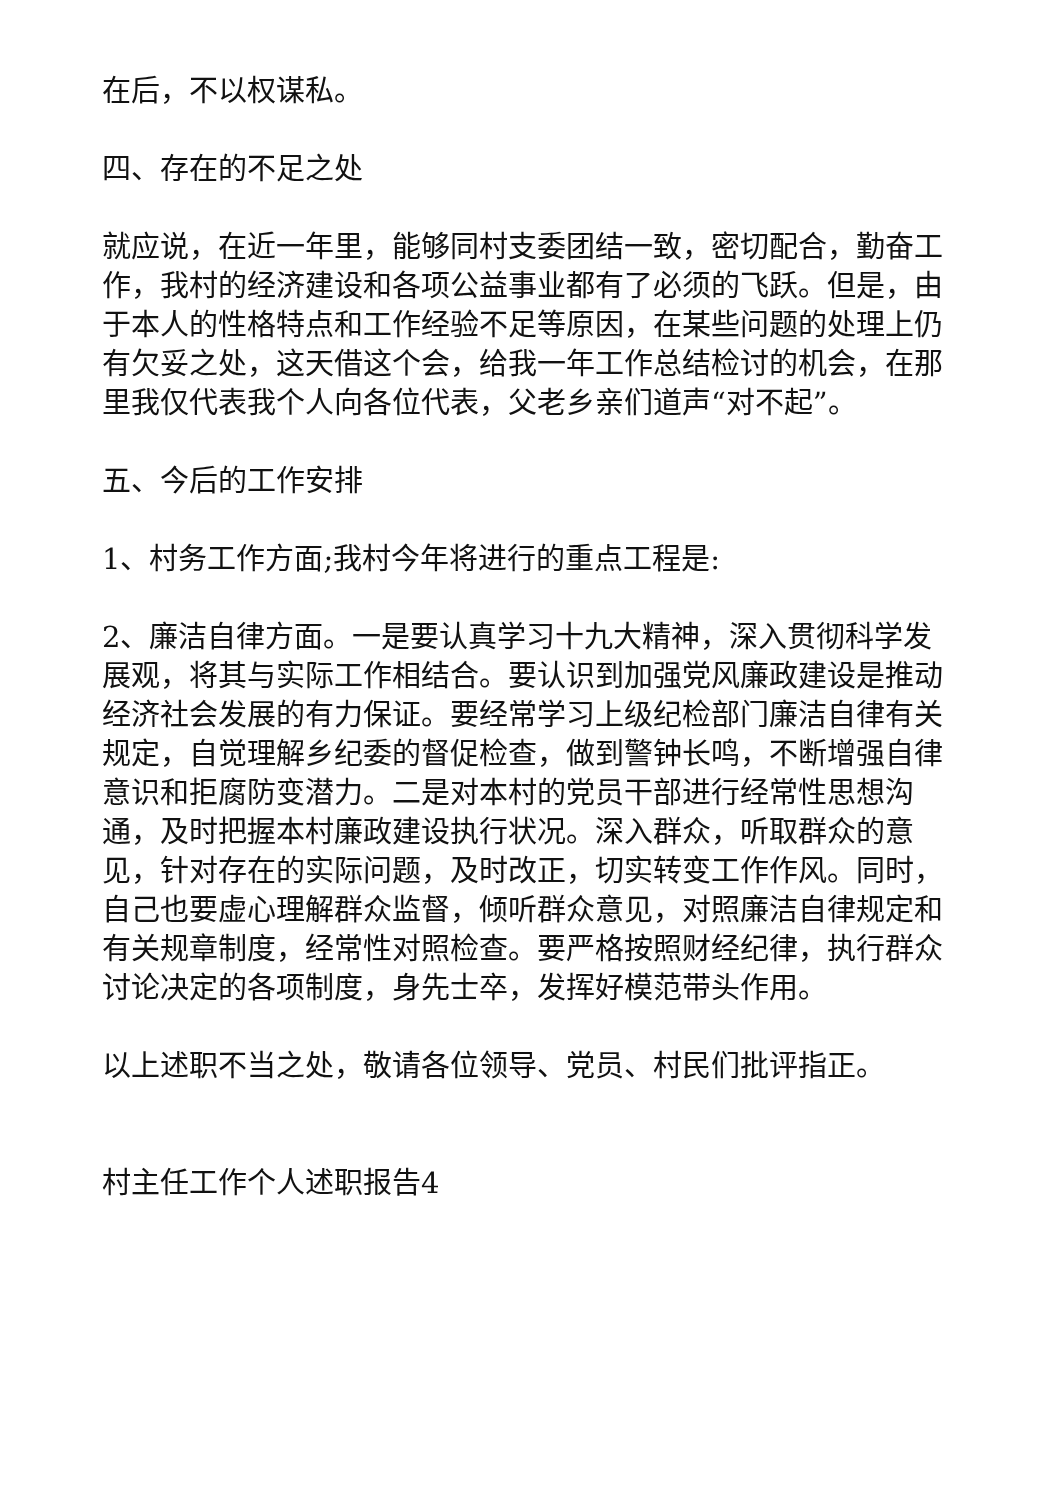在后，不以权谋私。
四、存在的不足之处
就应说，在近一年里，能够同村支委团结一致，密切配合，勤奋工作，我村的经济建设和各项公益事业都有了必须的飞跃。但是，由于本人的性格特点和工作经验不足等原因，在某些问题的处理上仍有欠妥之处，这天借这个会，给我一年工作总结检讨的机会，在那里我仅代表我个人向各位代表，父老乡亲们道声“对不起”。
五、今后的工作安排
1、村务工作方面;我村今年将进行的重点工程是:
2、廉洁自律方面。一是要认真学习十九大精神，深入贯彻科学发展观，将其与实际工作相结合。要认识到加强党风廉政建设是推动经济社会发展的有力保证。要经常学习上级纪检部门廉洁自律有关规定，自觉理解乡纪委的督促检查，做到警钟长鸣，不断增强自律意识和拒腐防变潜力。二是对本村的党员干部进行经常性思想沟通，及时把握本村廉政建设执行状况。深入群众，听取群众的意见，针对存在的实际问题，及时改正，切实转变工作作风。同时，自己也要虚心理解群众监督，倾听群众意见，对照廉洁自律规定和有关规章制度，经常性对照检查。要严格按照财经纪律，执行群众讨论决定的各项制度，身先士卒，发挥好模范带头作用。
以上述职不当之处，敬请各位领导、党员、村民们批评指正。
村主任工作个人述职报告4